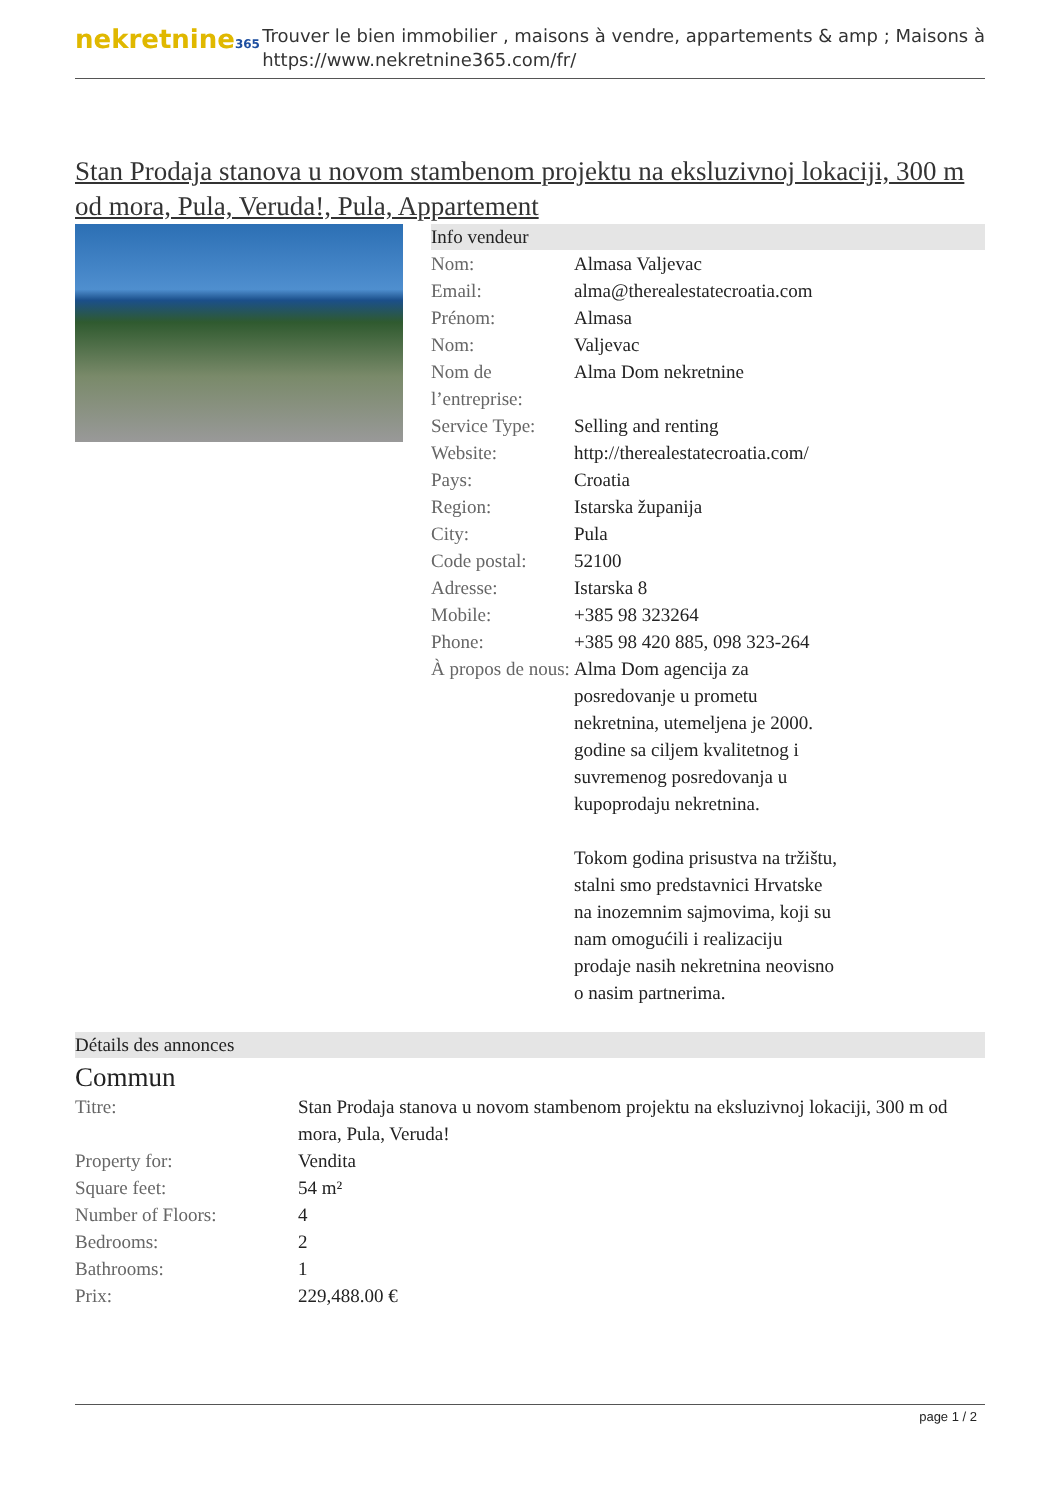nekretnine365
Trouver le bien immobilier , maisons à vendre, appartements & amp ; Maisons à
https://www.nekretnine365.com/fr/
Stan Prodaja stanova u novom stambenom projektu na eksluzivnoj lokaciji, 300 m od mora, Pula, Veruda!, Pula, Appartement
Info vendeur
| Nom: | Almasa Valjevac |
| Email: | alma@therealestatecroatia.com |
| Prénom: | Almasa |
| Nom: | Valjevac |
| Nom de l’entreprise: | Alma Dom nekretnine |
| Service Type: | Selling and renting |
| Website: | http://therealestatecroatia.com/ |
| Pays: | Croatia |
| Region: | Istarska županija |
| City: | Pula |
| Code postal: | 52100 |
| Adresse: | Istarska 8 |
| Mobile: | +385 98 323264 |
| Phone: | +385 98 420 885, 098 323-264 |
| À propos de nous: | Alma Dom agencija za posredovanje u prometu nekretnina, utemeljena je 2000. godine sa ciljem kvalitetnog i suvremenog posredovanja u kupoprodaju nekretnina. Tokom godina prisustva na tržištu, stalni smo predstavnici Hrvatske na inozemnim sajmovima, koji su nam omogućili i realizaciju prodaje nasih nekretnina neovisno o nasim partnerima. |
Détails des annonces
Commun
| Titre: | Stan Prodaja stanova u novom stambenom projektu na eksluzivnoj lokaciji, 300 m od mora, Pula, Veruda! |
| Property for: | Vendita |
| Square feet: | 54 m² |
| Number of Floors: | 4 |
| Bedrooms: | 2 |
| Bathrooms: | 1 |
| Prix: | 229,488.00 € |
page 1 / 2